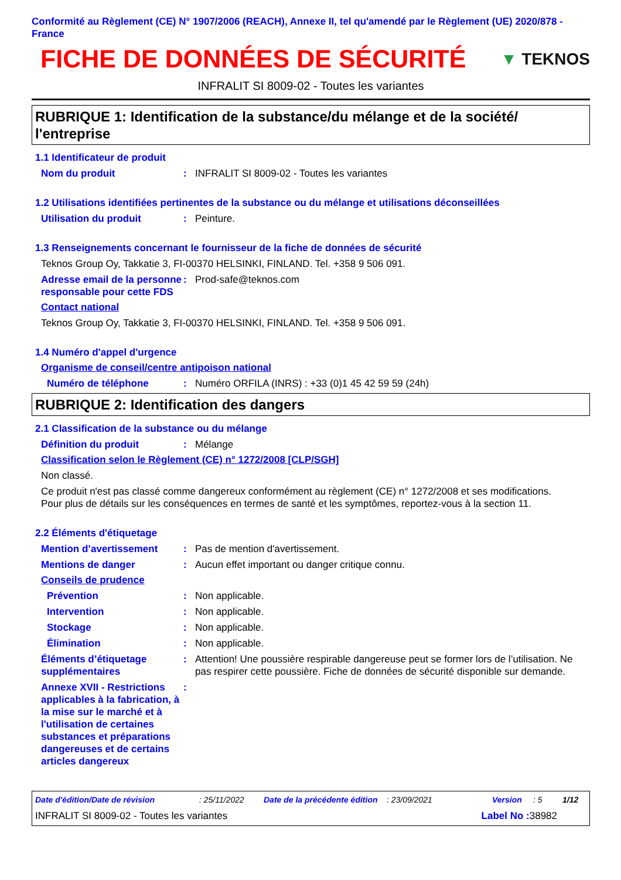Conformité au Règlement (CE) N° 1907/2006 (REACH), Annexe II, tel qu'amendé par le Règlement (UE) 2020/878 - France
FICHE DE DONNÉES DE SÉCURITÉ
▼ TEKNOS
INFRALIT SI 8009-02 - Toutes les variantes
RUBRIQUE 1: Identification de la substance/du mélange et de la société/ l'entreprise
1.1 Identificateur de produit
Nom du produit : INFRALIT SI 8009-02 - Toutes les variantes
1.2 Utilisations identifiées pertinentes de la substance ou du mélange et utilisations déconseillées
Utilisation du produit : Peinture.
1.3 Renseignements concernant le fournisseur de la fiche de données de sécurité
Teknos Group Oy, Takkatie 3, FI-00370 HELSINKI, FINLAND. Tel. +358 9 506 091.
Adresse email de la personne responsable pour cette FDS
: Prod-safe@teknos.com
Contact national
Teknos Group Oy, Takkatie 3, FI-00370 HELSINKI, FINLAND. Tel. +358 9 506 091.
1.4 Numéro d'appel d'urgence
Organisme de conseil/centre antipoison national
Numéro de téléphone : Numéro ORFILA (INRS) : +33 (0)1 45 42 59 59 (24h)
RUBRIQUE 2: Identification des dangers
2.1 Classification de la substance ou du mélange
Définition du produit : Mélange
Classification selon le Règlement (CE) n° 1272/2008 [CLP/SGH]
Non classé.
Ce produit n'est pas classé comme dangereux conformément au règlement (CE) n° 1272/2008 et ses modifications.
Pour plus de détails sur les conséquences en termes de santé et les symptômes, reportez-vous à la section 11.
2.2 Éléments d'étiquetage
Mention d’avertissement : Pas de mention d'avertissement.
Mentions de danger : Aucun effet important ou danger critique connu.
Conseils de prudence
Prévention : Non applicable.
Intervention : Non applicable.
Stockage : Non applicable.
Élimination : Non applicable.
Éléments d’étiquetage supplémentaires
: Attention! Une poussière respirable dangereuse peut se former lors de l’utilisation. Ne pas respirer cette poussière. Fiche de données de sécurité disponible sur demande.
Annexe XVII - Restrictions applicables à la fabrication, à la mise sur le marché et à l'utilisation de certaines substances et préparations dangereuses et de certains articles dangereux
:
Date d'édition/Date de révision: 25/11/2022 Date de la précédente édition: 23/09/2021 Version: 5 1/12
INFRALIT SI 8009-02 - Toutes les variantes Label No : 38982